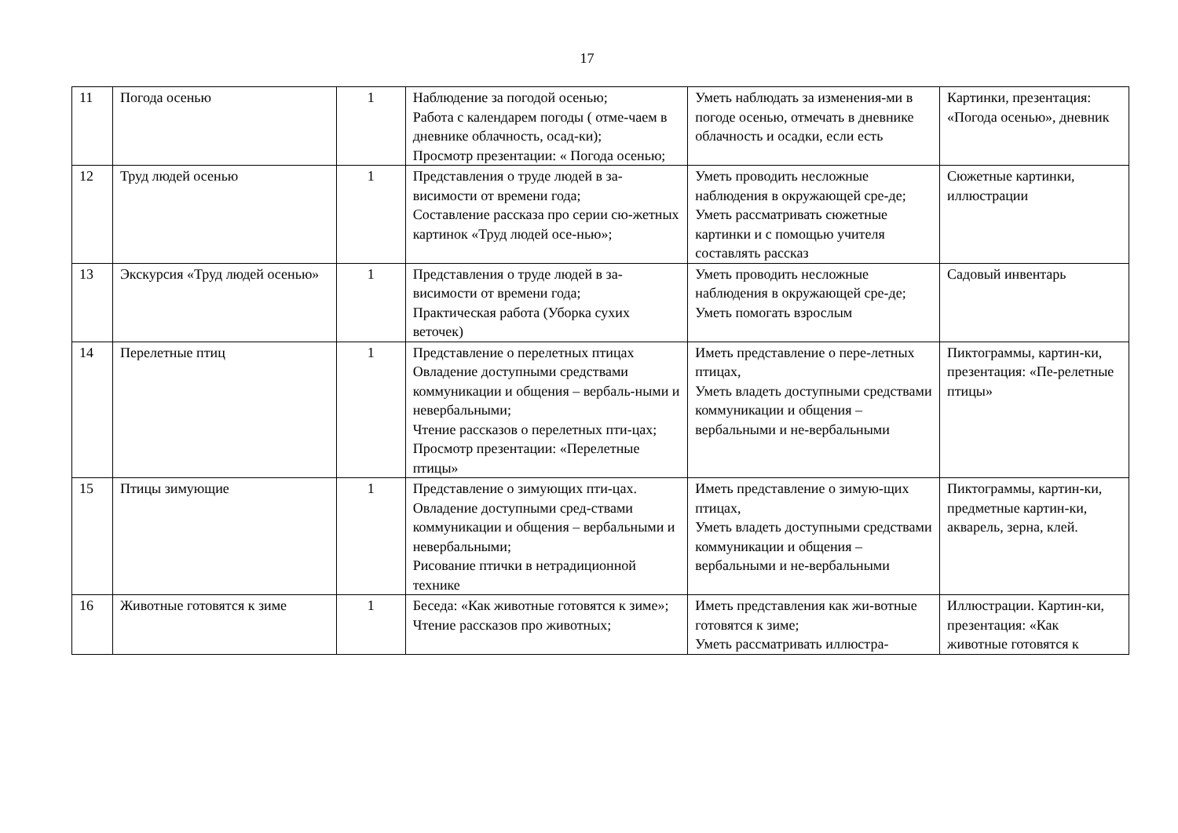17
| 11 | Погода осенью | 1 | Наблюдение за погодой осенью; Работа с календарем погоды ( отме-чаем в дневнике облачность, осад-ки); Просмотр презентации: « Погода осенью; | Уметь наблюдать за изменения-ми в погоде осенью, отмечать в дневнике облачность и осадки, если есть | Картинки, презентация: «Погода осенью», дневник |
| 12 | Труд людей осенью | 1 | Представления о труде людей в за-висимости от времени года; Составление рассказа про серии сю-жетных картинок «Труд людей осе-нью»; | Уметь проводить несложные наблюдения в окружающей сре-де; Уметь рассматривать сюжетные картинки и с помощью учителя составлять рассказ | Сюжетные картинки, иллюстрации |
| 13 | Экскурсия «Труд людей осенью» | 1 | Представления о труде людей в за-висимости от времени года; Практическая работа (Уборка сухих веточек) | Уметь проводить несложные наблюдения в окружающей сре-де; Уметь помогать взрослым | Садовый инвентарь |
| 14 | Перелетные птиц | 1 | Представление о перелетных птицах Овладение доступными средствами коммуникации и общения – вербаль-ными и невербальными; Чтение рассказов о перелетных пти-цах; Просмотр презентации: «Перелетные птицы» | Иметь представление о пере-летных птицах, Уметь владеть доступными средствами коммуникации и общения – вербальными и не-вербальными | Пиктограммы, картин-ки, презентация: «Пе-релетные птицы» |
| 15 | Птицы зимующие | 1 | Представление о зимующих пти-цах. Овладение доступными сред-ствами коммуникации и общения – вербальными и невербальными; Рисование птички в нетрадиционной технике | Иметь представление о зимую-щих птицах, Уметь владеть доступными средствами коммуникации и общения – вербальными и не-вербальными | Пиктограммы, картин-ки, предметные картин-ки, акварель, зерна, клей. |
| 16 | Животные готовятся к зиме | 1 | Беседа: «Как животные готовятся к зиме»; Чтение рассказов про животных; | Иметь представления как жи-вотные готовятся к зиме; Уметь рассматривать иллюстра- | Иллюстрации. Картин-ки, презентация: «Как животные готовятся к |